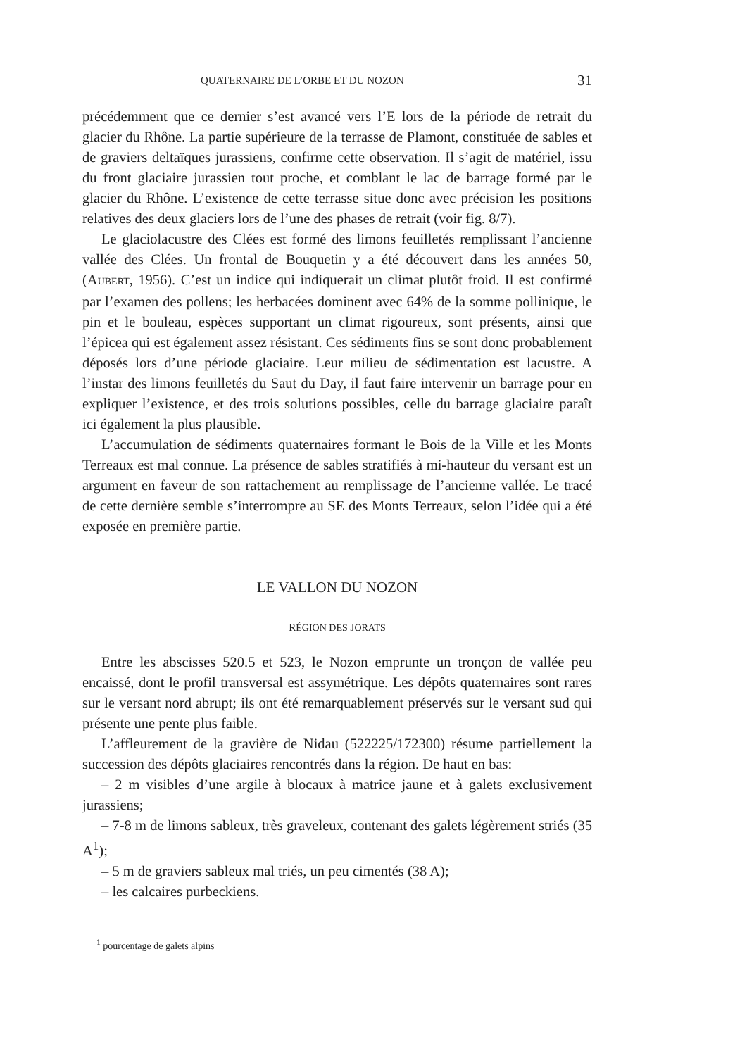QUATERNAIRE DE L’ORBE ET DU NOZON 31
précédemment que ce dernier s’est avancé vers l’E lors de la période de retrait du glacier du Rhône. La partie supérieure de la terrasse de Plamont, constituée de sables et de graviers deltaïques jurassiens, confirme cette observation. Il s’agit de matériel, issu du front glaciaire jurassien tout proche, et comblant le lac de barrage formé par le glacier du Rhône. L’existence de cette terrasse situe donc avec précision les positions relatives des deux glaciers lors de l’une des phases de retrait (voir fig. 8/7).
Le glaciolacustre des Clées est formé des limons feuilletés remplissant l’ancienne vallée des Clées. Un frontal de Bouquetin y a été découvert dans les années 50, (AUBERT, 1956). C’est un indice qui indiquerait un climat plutôt froid. Il est confirmé par l’examen des pollens; les herbacées dominent avec 64% de la somme pollinique, le pin et le bouleau, espèces supportant un climat rigoureux, sont présents, ainsi que l’épicea qui est également assez résistant. Ces sédiments fins se sont donc probablement déposés lors d’une période glaciaire. Leur milieu de sédimentation est lacustre. A l’instar des limons feuilletés du Saut du Day, il faut faire intervenir un barrage pour en expliquer l’existence, et des trois solutions possibles, celle du barrage glaciaire paraît ici également la plus plausible.
L’accumulation de sédiments quaternaires formant le Bois de la Ville et les Monts Terreaux est mal connue. La présence de sables stratifiés à mi-hauteur du versant est un argument en faveur de son rattachement au remplissage de l’ancienne vallée. Le tracé de cette dernière semble s’interrompre au SE des Monts Terreaux, selon l’idée qui a été exposée en première partie.
LE VALLON DU NOZON
RÉGION DES JORATS
Entre les abscisses 520.5 et 523, le Nozon emprunte un tronçon de vallée peu encaissé, dont le profil transversal est assymétrique. Les dépôts quaternaires sont rares sur le versant nord abrupt; ils ont été remarquablement préservés sur le versant sud qui présente une pente plus faible.
L’affleurement de la gravière de Nidau (522225/172300) résume partiellement la succession des dépôts glaciaires rencontrés dans la région. De haut en bas:
– 2 m visibles d’une argile à blocaux à matrice jaune et à galets exclusivement jurassiens;
– 7-8 m de limons sableux, très graveleux, contenant des galets légèrement striés (35 A<sup>1</sup>);
– 5 m de graviers sableux mal triés, un peu cimentés (38 A);
– les calcaires purbeckiens.
<sup>1</sup> pourcentage de galets alpins